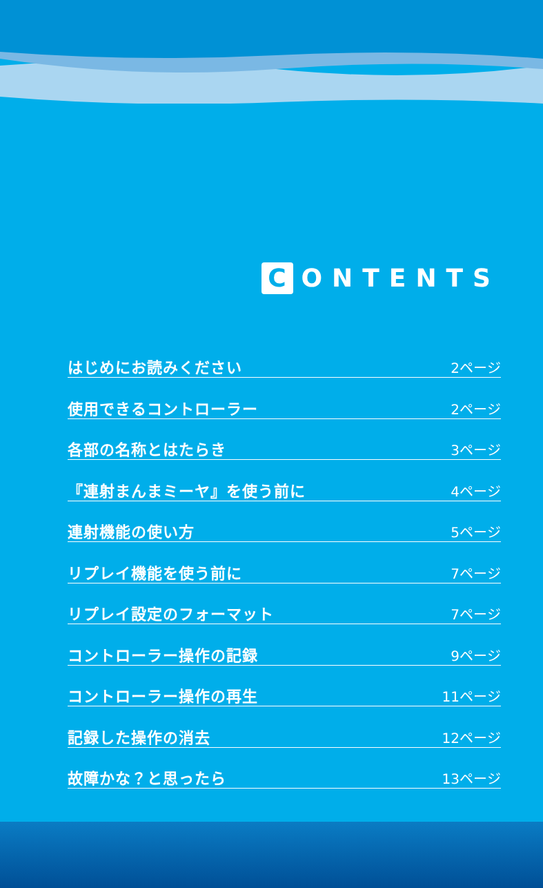C ONTENTS
はじめにお読みください 2ページ
使用できるコントローラー 2ページ
各部の名称とはたらき 3ページ
『連射まんまミーヤ』を使う前に 4ページ
連射機能の使い方 5ページ
リプレイ機能を使う前に 7ページ
リプレイ設定のフォーマット 7ページ
コントローラー操作の記録 9ページ
コントローラー操作の再生 11ページ
記録した操作の消去 12ページ
故障かな？と思ったら 13ページ